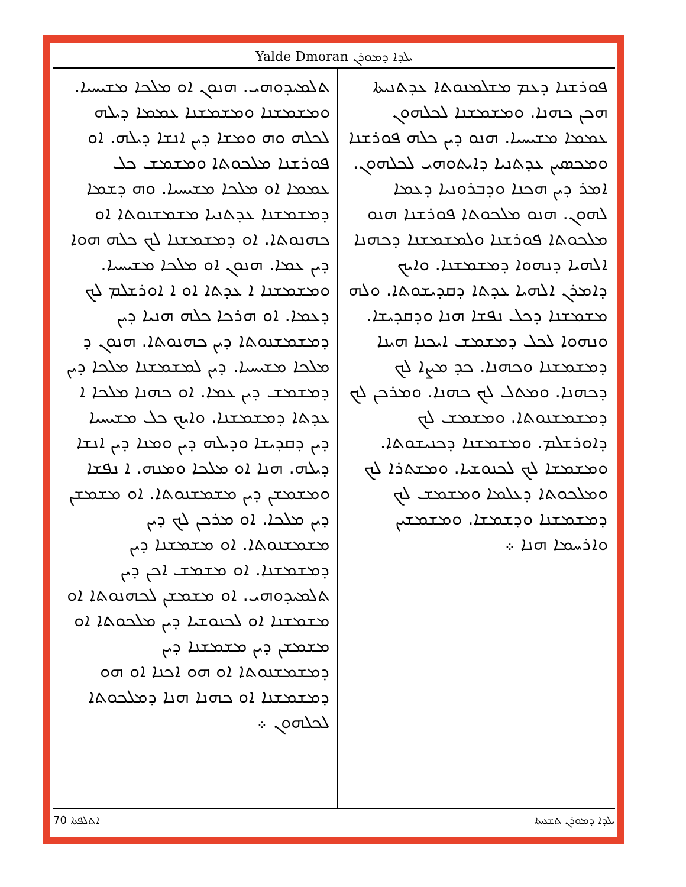Yalde Dmoran ܝܠܕܐ ܕܡܘܪܢ
ܦܘܪܫܢܐ ܕܥܡ ܡܫܠܡܢܘܬܐ ܥܕܬܢܝܬܐ ܗܟܢ ܟܗܢܐ. ܘܡܫܡܫܢܐ ܠܟܠܗܘܢ ܥܡܡܐ ܡܫܝܚܝܐ. ܗܢܘ ܕܝܢ ܟܠܗ ܦܘܪܫܢܐ ܘܡܟܣܝܢ ܥܕܬܢܝܐ ܕܐܝܬܘܗܝ ܠܟܠܗܘܢ. ܐܡܪ ܕܝܢ ܗܟܢܐ ܘܕܒܪܘܢܝܐ ܕܥܡܐ ܠܗܘܢ. ܗܢܘ ܡܠܟܘܬܐ ܦܘܪܫܢܐ ܗܢܘ ܡܠܟܘܬܐ ܦܘܪܫܢܐ ܘܠܡܫܡܫܢܐ ܕܟܗܢܐ ܐܠܗܝܐ ܕܢܗܘܐ ܕܡܫܡܫܢܐ. ܘܐܝܟ ܕܐܡܪܢ ܐܠܗܝܐ ܥܕܬܐ ܕܩܕܝܫܘܬܐ. ܘܠܗ ܡܫܡܫܢܐ ܕܟܠ ܢܦܫܐ ܗܢܐ ܘܕܩܕܝܫܐ. ܘܢܗܘܐ ܠܟܠ ܕܡܫܡܫ ܐܝܟܢܐ ܗܝܢܐ ܕܡܫܡܫܢܐ ܘܟܗܢܐ. ܟܕ ܡܨܐ ܠܟ ܕܟܗܢܐ. ܘܡܬܠ ܠܟ ܟܗܢܐ. ܘܡܪܟܢ ܠܟ ܕܡܫܡܫܢܘܬܐ. ܘܡܫܡܫ ܠܟ ܕܐܘܪܫܠܡ. ܘܡܫܡܫܢܐ ܕܟܢܝܫܘܬܐ. ܘܡܫܡܫܐ ܠܟ ܠܟܢܘܫܝܐ. ܘܡܫܬܪܐ ܠܟ ܘܡܠܟܘܬܐ ܕܥܠܡܐ ܘܡܫܡܫ ܠܟ ܕܡܫܡܫܢܐ ܘܕܫܡܫܐ. ܘܡܫܡܫܝܢ ܘܐܪܚܡܐ ܗܢܐ ܀
ܬܠܡܝܕܘܗܝ. ܗܢܘܢ ܐܘ ܡܠܟܐ ܡܫܝܚܝܐ. ܘܡܫܡܫܢܐ ܘܡܫܡܫܢܐ ܥܡܡܐ ܕܝܠܗ ܠܟܠܗ ܘܗ ܘܡܫܐ ܕܝܢ ܐܢܫܐ ܕܝܠܗ. ܐܘ ܦܘܪܫܢܐ ܡܠܟܘܬܐ ܘܡܫܡܫ ܟܠ ܥܡܡܐ ܐܘ ܡܠܟܐ ܡܫܝܚܝܐ. ܘܗ ܕܫܡܐ ܕܡܫܡܫܢܐ ܥܕܬܢܝܐ ܡܫܡܫܢܘܬܐ ܐܘ ܟܗܢܘܬܐ. ܐܘ ܕܡܫܡܫܢܐ ܠܟ ܟܠܗ ܗܘܐ ܕܝܢ ܥܡܐ. ܗܢܘܢ ܐܘ ܡܠܟܐ ܡܫܝܚܝܐ. ܘܡܫܡܫܢܐ ܐ ܥܕܬܐ ܐܘ ܐ ܐܘܪܫܠܡ ܠܟ ܕܥܡܐ. ܐܘ ܗܪܟܐ ܟܠܗ ܗܢܝܐ ܕܝܢ ܕܡܫܡܫܢܘܬܐ ܕܝܢ ܟܗܢܘܬܐ. ܗܢܘܢ ܕ ܡܠܟܐ ܡܫܝܚܝܐ. ܕܝܢ ܠܡܫܡܫܢܐ ܡܠܟܐ ܕܝܢ ܕܡܫܡܫ ܕܝܢ ܥܡܐ. ܐܘ ܟܗܢܐ ܡܠܟܐ ܐ ܥܕܬܐ ܕܡܫܡܫܢܐ. ܘܐܝܟ ܟܠ ܡܫܝܚܝܐ ܕܝܢ ܕܩܕܝܫܐ ܘܕܝܠܗ ܕܝܢ ܘܡܢܐ ܕܝܢ ܐܢܫܐ ܕܝܠܗ. ܗܢܐ ܐܘ ܡܠܟܐ ܘܡܢܗ. ܐ ܢܦܫܐ ܘܡܫܡܫܢ ܕܝܢ ܡܫܡܫܢܘܬܐ. ܐܘ ܡܫܡܫܢ ܕܝܢ ܡܠܟܐ. ܐܘ ܡܪܟܢ ܠܟ ܕܝܢ ܡܫܡܫܢܘܬܐ. ܐܘ ܡܫܡܫܢܐ ܕܝܢ ܕܡܫܡܫܢܐ. ܐܘ ܡܫܡܫ ܐܟܢ ܕܝܢ ܬܠܡܝܕܘܗܝ. ܐܘ ܡܫܡܫܢ ܠܟܗܢܘܬܐ ܐܘ ܡܫܡܫܢܐ ܐܘ ܠܟܢܘܫܝܐ ܕܝܢ ܡܠܟܘܬܐ ܐܘ ܡܫܡܫܢ ܕܝܢ ܡܫܡܫܢܐ ܕܝܢ ܕܡܫܡܫܢܘܬܐ ܐܘ ܗܘ ܐܟܢܐ ܐܘ ܗܘ ܕܡܫܡܫܢܐ ܐܘ ܟܗܢܐ ܗܢܐ ܕܡܠܟܘܬܐ ܠܟܠܗܘܢ ܀
ܐܬܠܦܬܐ 70 ܝܠܕܐ ܕܡܘܪܢ ܬܫܥܝܬܐ